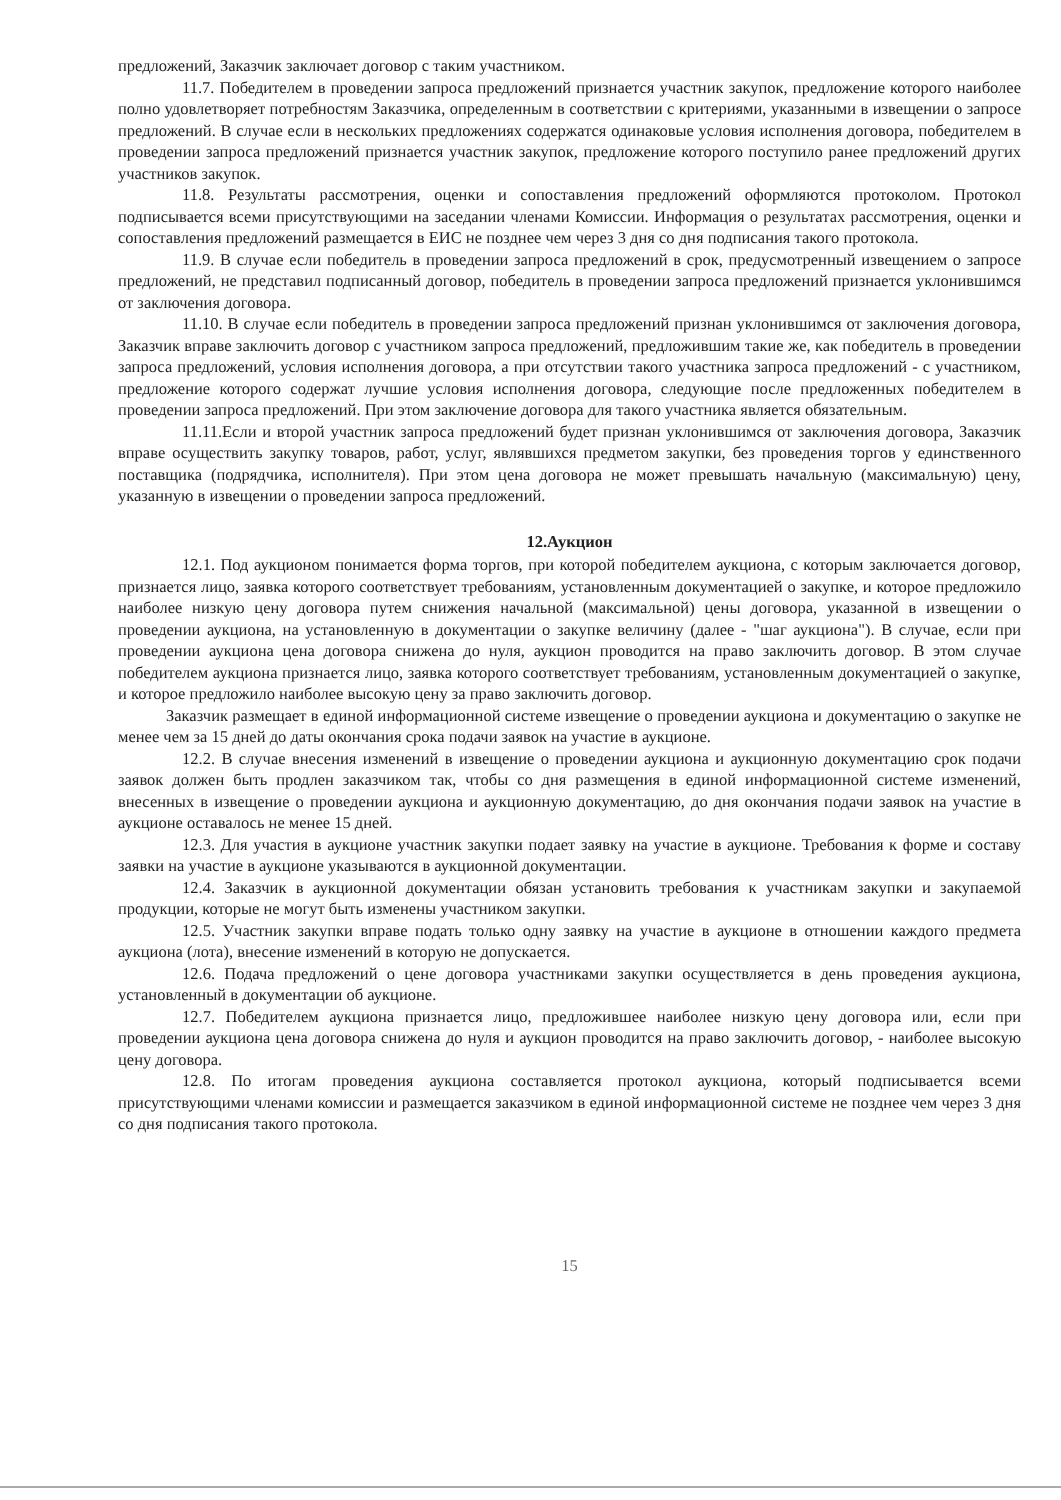предложений, Заказчик заключает договор с таким участником.
11.7. Победителем в проведении запроса предложений признается участник закупок, предложение которого наиболее полно удовлетворяет потребностям Заказчика, определенным в соответствии с критериями, указанными в извещении о запросе предложений. В случае если в нескольких предложениях содержатся одинаковые условия исполнения договора, победителем в проведении запроса предложений признается участник закупок, предложение которого поступило ранее предложений других участников закупок.
11.8. Результаты рассмотрения, оценки и сопоставления предложений оформляются протоколом. Протокол подписывается всеми присутствующими на заседании членами Комиссии. Информация о результатах рассмотрения, оценки и сопоставления предложений размещается в ЕИС не позднее чем через 3 дня со дня подписания такого протокола.
11.9. В случае если победитель в проведении запроса предложений в срок, предусмотренный извещением о запросе предложений, не представил подписанный договор, победитель в проведении запроса предложений признается уклонившимся от заключения договора.
11.10. В случае если победитель в проведении запроса предложений признан уклонившимся от заключения договора, Заказчик вправе заключить договор с участником запроса предложений, предложившим такие же, как победитель в проведении запроса предложений, условия исполнения договора, а при отсутствии такого участника запроса предложений - с участником, предложение которого содержат лучшие условия исполнения договора, следующие после предложенных победителем в проведении запроса предложений. При этом заключение договора для такого участника является обязательным.
11.11.Если и второй участник запроса предложений будет признан уклонившимся от заключения договора, Заказчик вправе осуществить закупку товаров, работ, услуг, являвшихся предметом закупки, без проведения торгов у единственного поставщика (подрядчика, исполнителя). При этом цена договора не может превышать начальную (максимальную) цену, указанную в извещении о проведении запроса предложений.
12.Аукцион
12.1. Под аукционом понимается форма торгов, при которой победителем аукциона, с которым заключается договор, признается лицо, заявка которого соответствует требованиям, установленным документацией о закупке, и которое предложило наиболее низкую цену договора путем снижения начальной (максимальной) цены договора, указанной в извещении о проведении аукциона, на установленную в документации о закупке величину (далее - "шаг аукциона"). В случае, если при проведении аукциона цена договора снижена до нуля, аукцион проводится на право заключить договор. В этом случае победителем аукциона признается лицо, заявка которого соответствует требованиям, установленным документацией о закупке, и которое предложило наиболее высокую цену за право заключить договор.
Заказчик размещает в единой информационной системе извещение о проведении аукциона и документацию о закупке не менее чем за 15 дней до даты окончания срока подачи заявок на участие в аукционе.
12.2. В случае внесения изменений в извещение о проведении аукциона и аукционную документацию срок подачи заявок должен быть продлен заказчиком так, чтобы со дня размещения в единой информационной системе изменений, внесенных в извещение о проведении аукциона и аукционную документацию, до дня окончания подачи заявок на участие в аукционе оставалось не менее 15 дней.
12.3. Для участия в аукционе участник закупки подает заявку на участие в аукционе. Требования к форме и составу заявки на участие в аукционе указываются в аукционной документации.
12.4. Заказчик в аукционной документации обязан установить требования к участникам закупки и закупаемой продукции, которые не могут быть изменены участником закупки.
12.5. Участник закупки вправе подать только одну заявку на участие в аукционе в отношении каждого предмета аукциона (лота), внесение изменений в которую не допускается.
12.6. Подача предложений о цене договора участниками закупки осуществляется в день проведения аукциона, установленный в документации об аукционе.
12.7. Победителем аукциона признается лицо, предложившее наиболее низкую цену договора или, если при проведении аукциона цена договора снижена до нуля и аукцион проводится на право заключить договор, - наиболее высокую цену договора.
12.8. По итогам проведения аукциона составляется протокол аукциона, который подписывается всеми присутствующими членами комиссии и размещается заказчиком в единой информационной системе не позднее чем через 3 дня со дня подписания такого протокола.
15